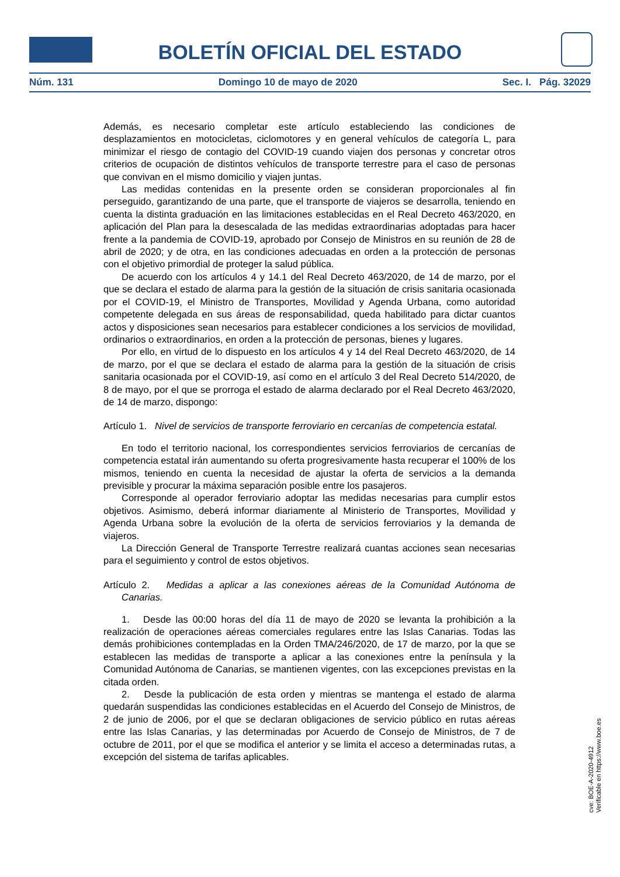BOLETÍN OFICIAL DEL ESTADO
Núm. 131 Domingo 10 de mayo de 2020 Sec. I. Pág. 32029
Además, es necesario completar este artículo estableciendo las condiciones de desplazamientos en motocicletas, ciclomotores y en general vehículos de categoría L, para minimizar el riesgo de contagio del COVID-19 cuando viajen dos personas y concretar otros criterios de ocupación de distintos vehículos de transporte terrestre para el caso de personas que convivan en el mismo domicilio y viajen juntas.
Las medidas contenidas en la presente orden se consideran proporcionales al fin perseguido, garantizando de una parte, que el transporte de viajeros se desarrolla, teniendo en cuenta la distinta graduación en las limitaciones establecidas en el Real Decreto 463/2020, en aplicación del Plan para la desescalada de las medidas extraordinarias adoptadas para hacer frente a la pandemia de COVID-19, aprobado por Consejo de Ministros en su reunión de 28 de abril de 2020; y de otra, en las condiciones adecuadas en orden a la protección de personas con el objetivo primordial de proteger la salud pública.
De acuerdo con los artículos 4 y 14.1 del Real Decreto 463/2020, de 14 de marzo, por el que se declara el estado de alarma para la gestión de la situación de crisis sanitaria ocasionada por el COVID-19, el Ministro de Transportes, Movilidad y Agenda Urbana, como autoridad competente delegada en sus áreas de responsabilidad, queda habilitado para dictar cuantos actos y disposiciones sean necesarios para establecer condiciones a los servicios de movilidad, ordinarios o extraordinarios, en orden a la protección de personas, bienes y lugares.
Por ello, en virtud de lo dispuesto en los artículos 4 y 14 del Real Decreto 463/2020, de 14 de marzo, por el que se declara el estado de alarma para la gestión de la situación de crisis sanitaria ocasionada por el COVID-19, así como en el artículo 3 del Real Decreto 514/2020, de 8 de mayo, por el que se prorroga el estado de alarma declarado por el Real Decreto 463/2020, de 14 de marzo, dispongo:
Artículo 1. Nivel de servicios de transporte ferroviario en cercanías de competencia estatal.
En todo el territorio nacional, los correspondientes servicios ferroviarios de cercanías de competencia estatal irán aumentando su oferta progresivamente hasta recuperar el 100% de los mismos, teniendo en cuenta la necesidad de ajustar la oferta de servicios a la demanda previsible y procurar la máxima separación posible entre los pasajeros.
Corresponde al operador ferroviario adoptar las medidas necesarias para cumplir estos objetivos. Asimismo, deberá informar diariamente al Ministerio de Transportes, Movilidad y Agenda Urbana sobre la evolución de la oferta de servicios ferroviarios y la demanda de viajeros.
La Dirección General de Transporte Terrestre realizará cuantas acciones sean necesarias para el seguimiento y control de estos objetivos.
Artículo 2. Medidas a aplicar a las conexiones aéreas de la Comunidad Autónoma de Canarias.
1. Desde las 00:00 horas del día 11 de mayo de 2020 se levanta la prohibición a la realización de operaciones aéreas comerciales regulares entre las Islas Canarias. Todas las demás prohibiciones contempladas en la Orden TMA/246/2020, de 17 de marzo, por la que se establecen las medidas de transporte a aplicar a las conexiones entre la península y la Comunidad Autónoma de Canarias, se mantienen vigentes, con las excepciones previstas en la citada orden.
2. Desde la publicación de esta orden y mientras se mantenga el estado de alarma quedarán suspendidas las condiciones establecidas en el Acuerdo del Consejo de Ministros, de 2 de junio de 2006, por el que se declaran obligaciones de servicio público en rutas aéreas entre las Islas Canarias, y las determinadas por Acuerdo de Consejo de Ministros, de 7 de octubre de 2011, por el que se modifica el anterior y se limita el acceso a determinadas rutas, a excepción del sistema de tarifas aplicables.
cve: BOE-A-2020-4912
Verificable en https://www.boe.es